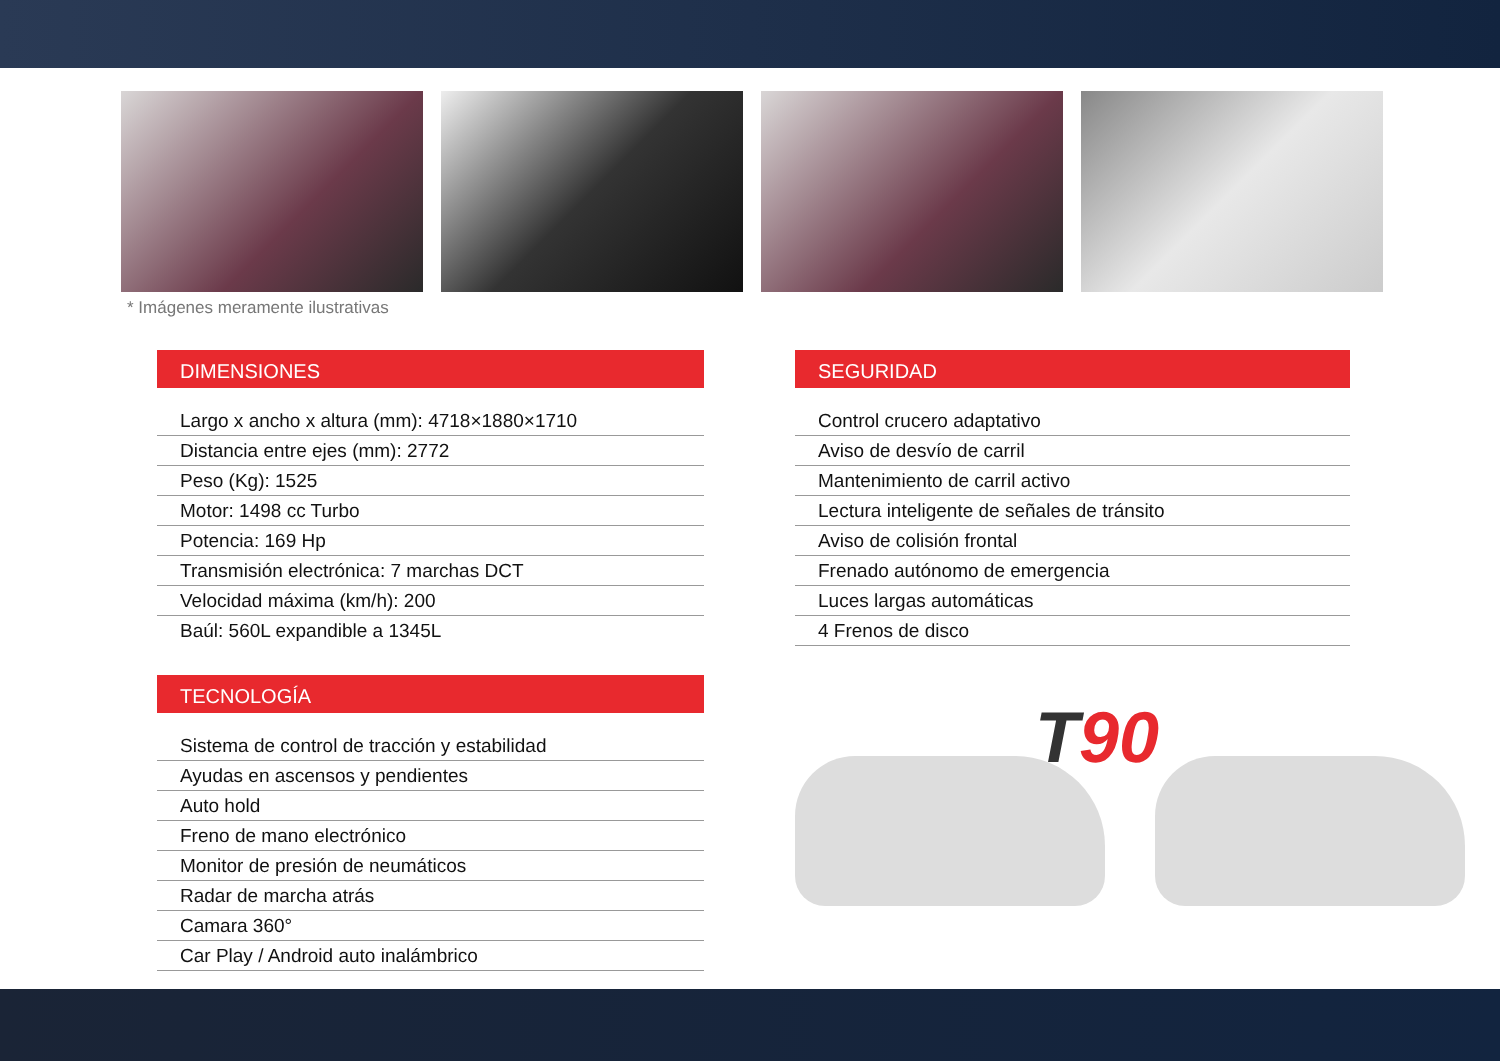* Imágenes meramente ilustrativas
DIMENSIONES
Largo x ancho x altura (mm): 4718×1880×1710
Distancia entre ejes (mm): 2772
Peso (Kg): 1525
Motor: 1498 cc Turbo
Potencia: 169 Hp
Transmisión electrónica: 7 marchas DCT
Velocidad máxima (km/h): 200
Baúl: 560L expandible a 1345L
TECNOLOGÍA
Sistema de control de tracción y estabilidad
Ayudas en ascensos y pendientes
Auto hold
Freno de mano electrónico
Monitor de presión de neumáticos
Radar de marcha atrás
Camara 360°
Car Play / Android auto inalámbrico
SEGURIDAD
Control crucero adaptativo
Aviso de desvío de carril
Mantenimiento de carril activo
Lectura inteligente de señales de tránsito
Aviso de colisión frontal
Frenado autónomo de emergencia
Luces largas automáticas
4 Frenos de disco
T90